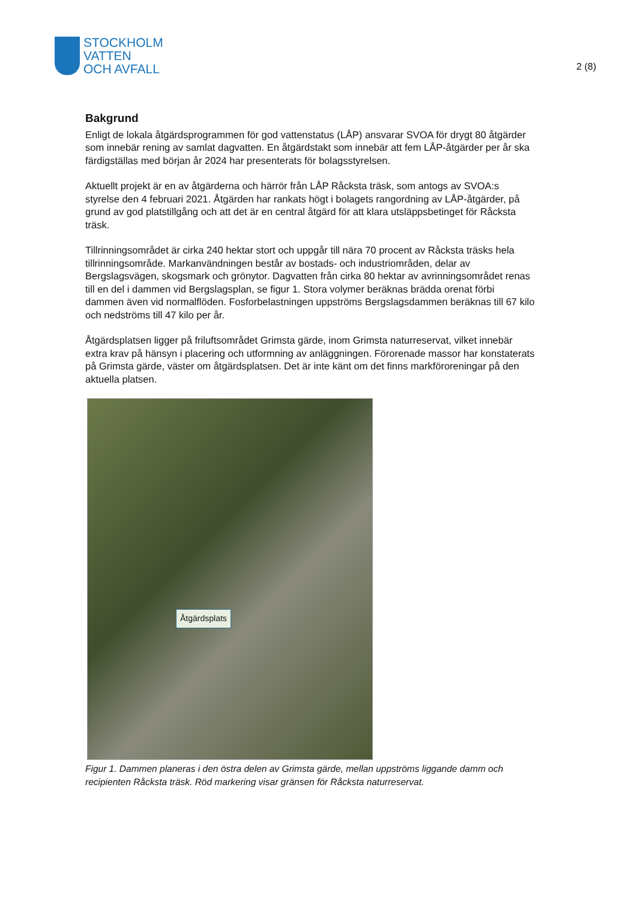STOCKHOLM
VATTEN
OCH AVFALL
2 (8)
Bakgrund
Enligt de lokala åtgärdsprogrammen för god vattenstatus (LÅP) ansvarar SVOA för drygt 80 åtgärder som innebär rening av samlat dagvatten. En åtgärdstakt som innebär att fem LÅP-åtgärder per år ska färdigställas med början år 2024 har presenterats för bolagsstyrelsen.
Aktuellt projekt är en av åtgärderna och härrör från LÅP Råcksta träsk, som antogs av SVOA:s styrelse den 4 februari 2021. Åtgärden har rankats högt i bolagets rangordning av LÅP-åtgärder, på grund av god platstillgång och att det är en central åtgärd för att klara utsläppsbetinget för Råcksta träsk.
Tillrinningsområdet är cirka 240 hektar stort och uppgår till nära 70 procent av Råcksta träsks hela tillrinningsområde. Markanvändningen består av bostads- och industriområden, delar av Bergslagsvägen, skogsmark och grönytor. Dagvatten från cirka 80 hektar av avrinningsområdet renas till en del i dammen vid Bergslagsplan, se figur 1. Stora volymer beräknas brädda orenat förbi dammen även vid normalflöden. Fosforbelastningen uppströms Bergslagsdammen beräknas till 67 kilo och nedströms till 47 kilo per år.
Åtgärdsplatsen ligger på friluftsområdet Grimsta gärde, inom Grimsta naturreservat, vilket innebär extra krav på hänsyn i placering och utformning av anläggningen. Förorenade massor har konstaterats på Grimsta gärde, väster om åtgärdsplatsen. Det är inte känt om det finns markföroreningar på den aktuella platsen.
Åtgärdsplats
Figur 1. Dammen planeras i den östra delen av Grimsta gärde, mellan uppströms liggande damm och recipienten Råcksta träsk. Röd markering visar gränsen för Råcksta naturreservat.